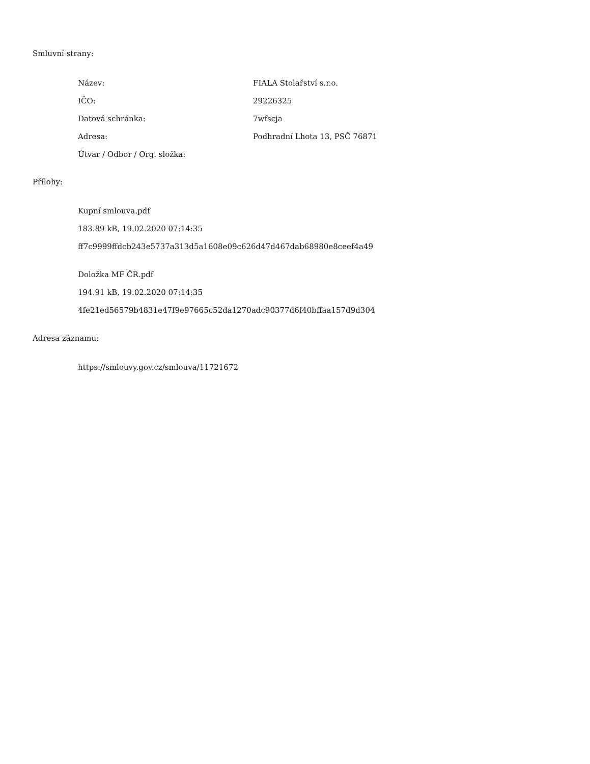Smluvní strany:
| Název: | FIALA Stolařství s.r.o. |
| IČO: | 29226325 |
| Datová schránka: | 7wfscja |
| Adresa: | Podhradní Lhota 13, PSČ 76871 |
| Útvar / Odbor / Org. složka: | |
Přílohy:
Kupní smlouva.pdf
183.89 kB, 19.02.2020 07:14:35
ff7c9999ffdcb243e5737a313d5a1608e09c626d47d467dab68980e8ceef4a49
Doložka MF ČR.pdf
194.91 kB, 19.02.2020 07:14:35
4fe21ed56579b4831e47f9e97665c52da1270adc90377d6f40bffaa157d9d304
Adresa záznamu:
https://smlouvy.gov.cz/smlouva/11721672